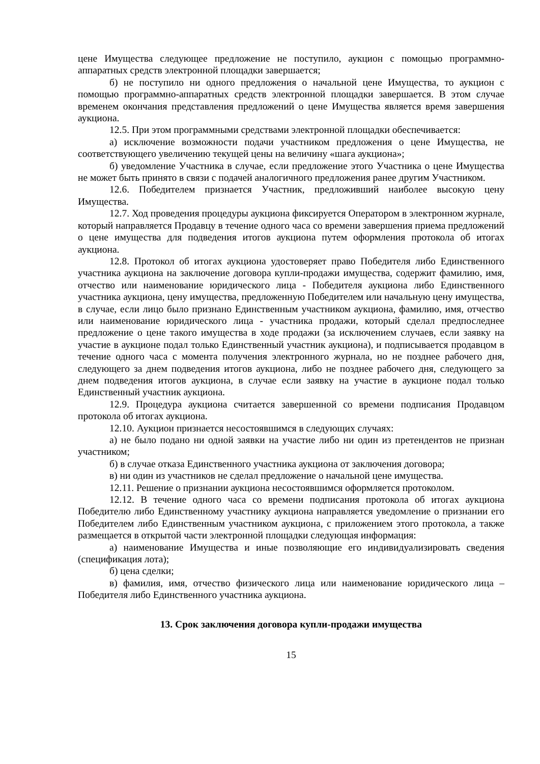цене Имущества следующее предложение не поступило, аукцион с помощью программно-аппаратных средств электронной площадки завершается;
б) не поступило ни одного предложения о начальной цене Имущества, то аукцион с помощью программно-аппаратных средств электронной площадки завершается. В этом случае временем окончания представления предложений о цене Имущества является время завершения аукциона.
12.5. При этом программными средствами электронной площадки обеспечивается:
а) исключение возможности подачи участником предложения о цене Имущества, не соответствующего увеличению текущей цены на величину «шага аукциона»;
б) уведомление Участника в случае, если предложение этого Участника о цене Имущества не может быть принято в связи с подачей аналогичного предложения ранее другим Участником.
12.6. Победителем признается Участник, предложивший наиболее высокую цену Имущества.
12.7. Ход проведения процедуры аукциона фиксируется Оператором в электронном журнале, который направляется Продавцу в течение одного часа со времени завершения приема предложений о цене имущества для подведения итогов аукциона путем оформления протокола об итогах аукциона.
12.8. Протокол об итогах аукциона удостоверяет право Победителя либо Единственного участника аукциона на заключение договора купли-продажи имущества, содержит фамилию, имя, отчество или наименование юридического лица - Победителя аукциона либо Единственного участника аукциона, цену имущества, предложенную Победителем или начальную цену имущества, в случае, если лицо было признано Единственным участником аукциона, фамилию, имя, отчество или наименование юридического лица - участника продажи, который сделал предпоследнее предложение о цене такого имущества в ходе продажи (за исключением случаев, если заявку на участие в аукционе подал только Единственный участник аукциона), и подписывается продавцом в течение одного часа с момента получения электронного журнала, но не позднее рабочего дня, следующего за днем подведения итогов аукциона, либо не позднее рабочего дня, следующего за днем подведения итогов аукциона, в случае если заявку на участие в аукционе подал только Единственный участник аукциона.
12.9. Процедура аукциона считается завершенной со времени подписания Продавцом протокола об итогах аукциона.
12.10. Аукцион признается несостоявшимся в следующих случаях:
а) не было подано ни одной заявки на участие либо ни один из претендентов не признан участником;
б) в случае отказа Единственного участника аукциона от заключения договора;
в) ни один из участников не сделал предложение о начальной цене имущества.
12.11. Решение о признании аукциона несостоявшимся оформляется протоколом.
12.12. В течение одного часа со времени подписания протокола об итогах аукциона Победителю либо Единственному участнику аукциона направляется уведомление о признании его Победителем либо Единственным участником аукциона, с приложением этого протокола, а также размещается в открытой части электронной площадки следующая информация:
а) наименование Имущества и иные позволяющие его индивидуализировать сведения (спецификация лота);
б) цена сделки;
в) фамилия, имя, отчество физического лица или наименование юридического лица – Победителя либо Единственного участника аукциона.
13. Срок заключения договора купли-продажи имущества
15